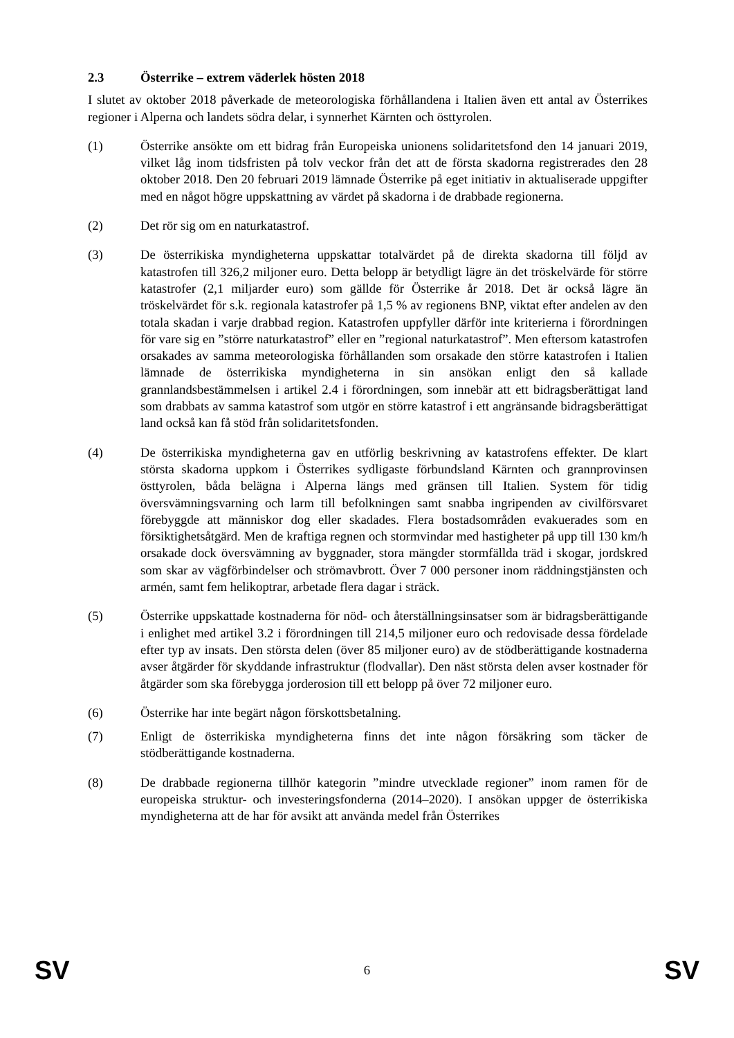2.3 Österrike – extrem väderlek hösten 2018
I slutet av oktober 2018 påverkade de meteorologiska förhållandena i Italien även ett antal av Österrikes regioner i Alperna och landets södra delar, i synnerhet Kärnten och östtyrolen.
(1) Österrike ansökte om ett bidrag från Europeiska unionens solidaritetsfond den 14 januari 2019, vilket låg inom tidsfristen på tolv veckor från det att de första skadorna registrerades den 28 oktober 2018. Den 20 februari 2019 lämnade Österrike på eget initiativ in aktualiserade uppgifter med en något högre uppskattning av värdet på skadorna i de drabbade regionerna.
(2) Det rör sig om en naturkatastrof.
(3) De österrikiska myndigheterna uppskattar totalvärdet på de direkta skadorna till följd av katastrofen till 326,2 miljoner euro. Detta belopp är betydligt lägre än det tröskelvärde för större katastrofer (2,1 miljarder euro) som gällde för Österrike år 2018. Det är också lägre än tröskelvärdet för s.k. regionala katastrofer på 1,5 % av regionens BNP, viktat efter andelen av den totala skadan i varje drabbad region. Katastrofen uppfyller därför inte kriterierna i förordningen för vare sig en ”större naturkatastrof” eller en ”regional naturkatastrof”. Men eftersom katastrofen orsakades av samma meteorologiska förhållanden som orsakade den större katastrofen i Italien lämnade de österrikiska myndigheterna in sin ansökan enligt den så kallade grannlandsbestämmelsen i artikel 2.4 i förordningen, som innebär att ett bidragsberättigat land som drabbats av samma katastrof som utgör en större katastrof i ett angränsande bidragsberättigat land också kan få stöd från solidaritetsfonden.
(4) De österrikiska myndigheterna gav en utförlig beskrivning av katastrofens effekter. De klart största skadorna uppkom i Österrikes sydligaste förbundsland Kärnten och grannprovinsen östtyrolen, båda belägna i Alperna längs med gränsen till Italien. System för tidig översvämningsvarning och larm till befolkningen samt snabba ingripenden av civilförsvaret förebyggde att människor dog eller skadades. Flera bostadsområden evakuerades som en försiktighetsåtgärd. Men de kraftiga regnen och stormvindar med hastigheter på upp till 130 km/h orsakade dock översvämning av byggnader, stora mängder stormfällda träd i skogar, jordskred som skar av vägförbindelser och strömavbrott. Över 7 000 personer inom räddningstjänsten och armén, samt fem helikoptrar, arbetade flera dagar i sträck.
(5) Österrike uppskattade kostnaderna för nöd- och återställningsinsatser som är bidragsberättigande i enlighet med artikel 3.2 i förordningen till 214,5 miljoner euro och redovisade dessa fördelade efter typ av insats. Den största delen (över 85 miljoner euro) av de stödberättigande kostnaderna avser åtgärder för skyddande infrastruktur (flodvallar). Den näst största delen avser kostnader för åtgärder som ska förebygga jorderosion till ett belopp på över 72 miljoner euro.
(6) Österrike har inte begärt någon förskottsbetalning.
(7) Enligt de österrikiska myndigheterna finns det inte någon försäkring som täcker de stödberättigande kostnaderna.
(8) De drabbade regionerna tillhör kategorin ”mindre utvecklade regioner” inom ramen för de europeiska struktur- och investeringsfonderna (2014–2020). I ansökan uppger de österrikiska myndigheterna att de har för avsikt att använda medel från Österrikes
SV 6 SV